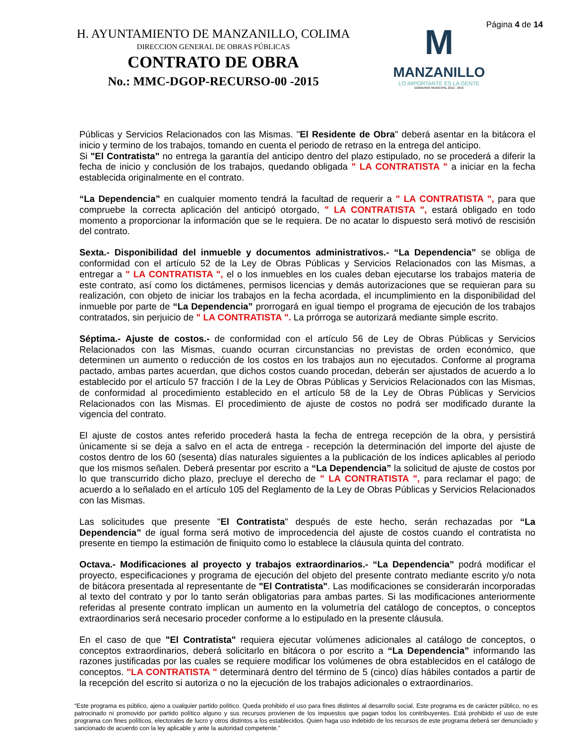H. AYUNTAMIENTO DE MANZANILLO, COLIMA
DIRECCION GENERAL DE OBRAS PÚBLICAS
CONTRATO DE OBRA
No.: MMC-DGOP-RECURSO-00 -2015
M
MANZANILLO
LO IMPORTANTE ES LA GENTE
GOBIERNO MUNICIPAL 2012 - 2015
Página 4 de 14
Públicas y Servicios Relacionados con las Mismas. "El Residente de Obra" deberá asentar en la bitácora el inicio y termino de los trabajos, tomando en cuenta el periodo de retraso en la entrega del anticipo.
Si "El Contratista" no entrega la garantía del anticipo dentro del plazo estipulado, no se procederá a diferir la fecha de inicio y conclusión de los trabajos, quedando obligada " LA CONTRATISTA " a iniciar en la fecha establecida originalmente en el contrato.
“La Dependencia” en cualquier momento tendrá la facultad de requerir a " LA CONTRATISTA ", para que compruebe la correcta aplicación del anticipó otorgado, " LA CONTRATISTA ", estará obligado en todo momento a proporcionar la información que se le requiera. De no acatar lo dispuesto será motivó de rescisión del contrato.
Sexta.- Disponibilidad del inmueble y documentos administrativos.- “La Dependencia” se obliga de conformidad con el artículo 52 de la Ley de Obras Públicas y Servicios Relacionados con las Mismas, a entregar a " LA CONTRATISTA ", el o los inmuebles en los cuales deban ejecutarse los trabajos materia de este contrato, así como los dictámenes, permisos licencias y demás autorizaciones que se requieran para su realización, con objeto de iniciar los trabajos en la fecha acordada, el incumplimiento en la disponibilidad del inmueble por parte de “La Dependencia” prorrogará en igual tiempo el programa de ejecución de los trabajos contratados, sin perjuicio de " LA CONTRATISTA ". La prórroga se autorizará mediante simple escrito.
Séptima.- Ajuste de costos.- de conformidad con el artículo 56 de Ley de Obras Públicas y Servicios Relacionados con las Mismas, cuando ocurran circunstancias no previstas de orden económico, que determinen un aumento o reducción de los costos en los trabajos aun no ejecutados. Conforme al programa pactado, ambas partes acuerdan, que dichos costos cuando procedan, deberán ser ajustados de acuerdo a lo establecido por el artículo 57 fracción I de la Ley de Obras Públicas y Servicios Relacionados con las Mismas, de conformidad al procedimiento establecido en el artículo 58 de la Ley de Obras Públicas y Servicios Relacionados con las Mismas. El procedimiento de ajuste de costos no podrá ser modificado durante la vigencia del contrato.
El ajuste de costos antes referido procederá hasta la fecha de entrega recepción de la obra, y persistirá únicamente si se deja a salvo en el acta de entrega - recepción la determinación del importe del ajuste de costos dentro de los 60 (sesenta) días naturales siguientes a la publicación de los índices aplicables al periodo que los mismos señalen. Deberá presentar por escrito a “La Dependencia” la solicitud de ajuste de costos por lo que transcurrido dicho plazo, precluye el derecho de " LA CONTRATISTA ", para reclamar el pago; de acuerdo a lo señalado en el artículo 105 del Reglamento de la Ley de Obras Públicas y Servicios Relacionados con las Mismas.
Las solicitudes que presente "El Contratista" después de este hecho, serán rechazadas por “La Dependencia” de igual forma será motivo de improcedencia del ajuste de costos cuando el contratista no presente en tiempo la estimación de finiquito como lo establece la cláusula quinta del contrato.
Octava.- Modificaciones al proyecto y trabajos extraordinarios.- “La Dependencia” podrá modificar el proyecto, especificaciones y programa de ejecución del objeto del presente contrato mediante escrito y/o nota de bitácora presentada al representante de "El Contratista". Las modificaciones se considerarán incorporadas al texto del contrato y por lo tanto serán obligatorias para ambas partes. Si las modificaciones anteriormente referidas al presente contrato implican un aumento en la volumetría del catálogo de conceptos, o conceptos extraordinarios será necesario proceder conforme a lo estipulado en la presente cláusula.
En el caso de que "El Contratista" requiera ejecutar volúmenes adicionales al catálogo de conceptos, o conceptos extraordinarios, deberá solicitarlo en bitácora o por escrito a “La Dependencia” informando las razones justificadas por las cuales se requiere modificar los volúmenes de obra establecidos en el catálogo de conceptos. "LA CONTRATISTA " determinará dentro del término de 5 (cinco) días hábiles contados a partir de la recepción del escrito si autoriza o no la ejecución de los trabajos adicionales o extraordinarios.
“Este programa es público, ajeno a cualquier partido político. Queda prohibido el uso para fines distintos al desarrollo social. Este programa es de carácter público, no es patrocinado ni promovido por partido político alguno y sus recursos provienen de los impuestos que pagan todos los contribuyentes. Está prohibido el uso de este programa con fines políticos, electorales de lucro y otros distintos a los establecidos. Quien haga uso indebido de los recursos de este programa deberá ser denunciado y sancionado de acuerdo con la ley aplicable y ante la autoridad competente.”